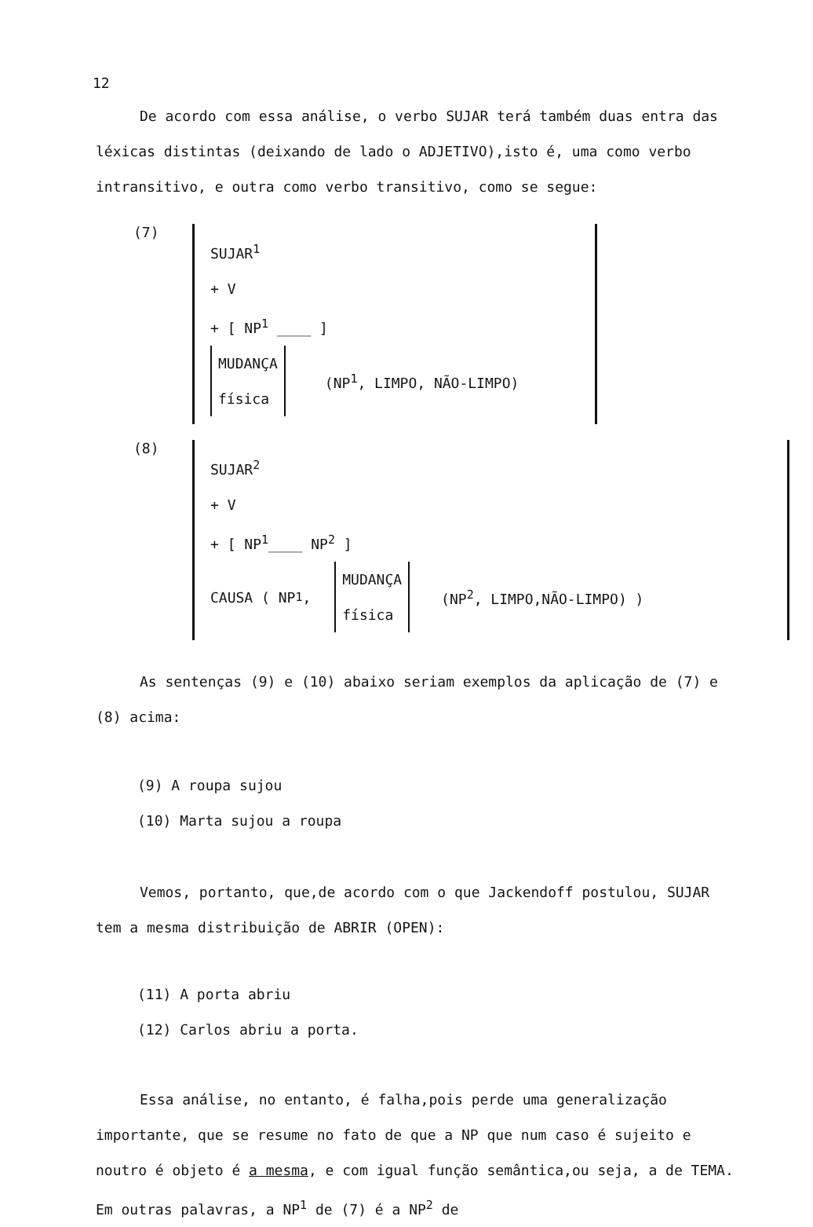12
De acordo com essa análise, o verbo SUJAR terá também duas entra das léxicas distintas (deixando de lado o ADJETIVO),isto é, uma como verbo intransitivo, e outra como verbo transitivo, como se segue:
(7)
SUJAR<sup>1</sup>
+ V
+ [ NP<sup>1</sup> ____ ]
MUDANÇA
física (NP<sup>1</sup>, LIMPO, NÃO-LIMPO)
(8)
SUJAR<sup>2</sup>
+ V
+ [ NP<sup>1</sup>____ NP<sup>2</sup> ]
CAUSA ( NP<sup>1</sup>, MUDANÇA
física (NP<sup>2</sup>, LIMPO,NÃO-LIMPO) )
As sentenças (9) e (10) abaixo seriam exemplos da aplicação de (7) e (8) acima:
(9) A roupa sujou
(10) Marta sujou a roupa
Vemos, portanto, que,de acordo com o que Jackendoff postulou, SUJAR tem a mesma distribuição de ABRIR (OPEN):
(11) A porta abriu
(12) Carlos abriu a porta.
Essa análise, no entanto, é falha,pois perde uma generalização importante, que se resume no fato de que a NP que num caso é sujeito e noutro é objeto é a mesma, e com igual função semântica,ou seja, a de TEMA. Em outras palavras, a NP<sup>1</sup> de (7) é a NP<sup>2</sup> de